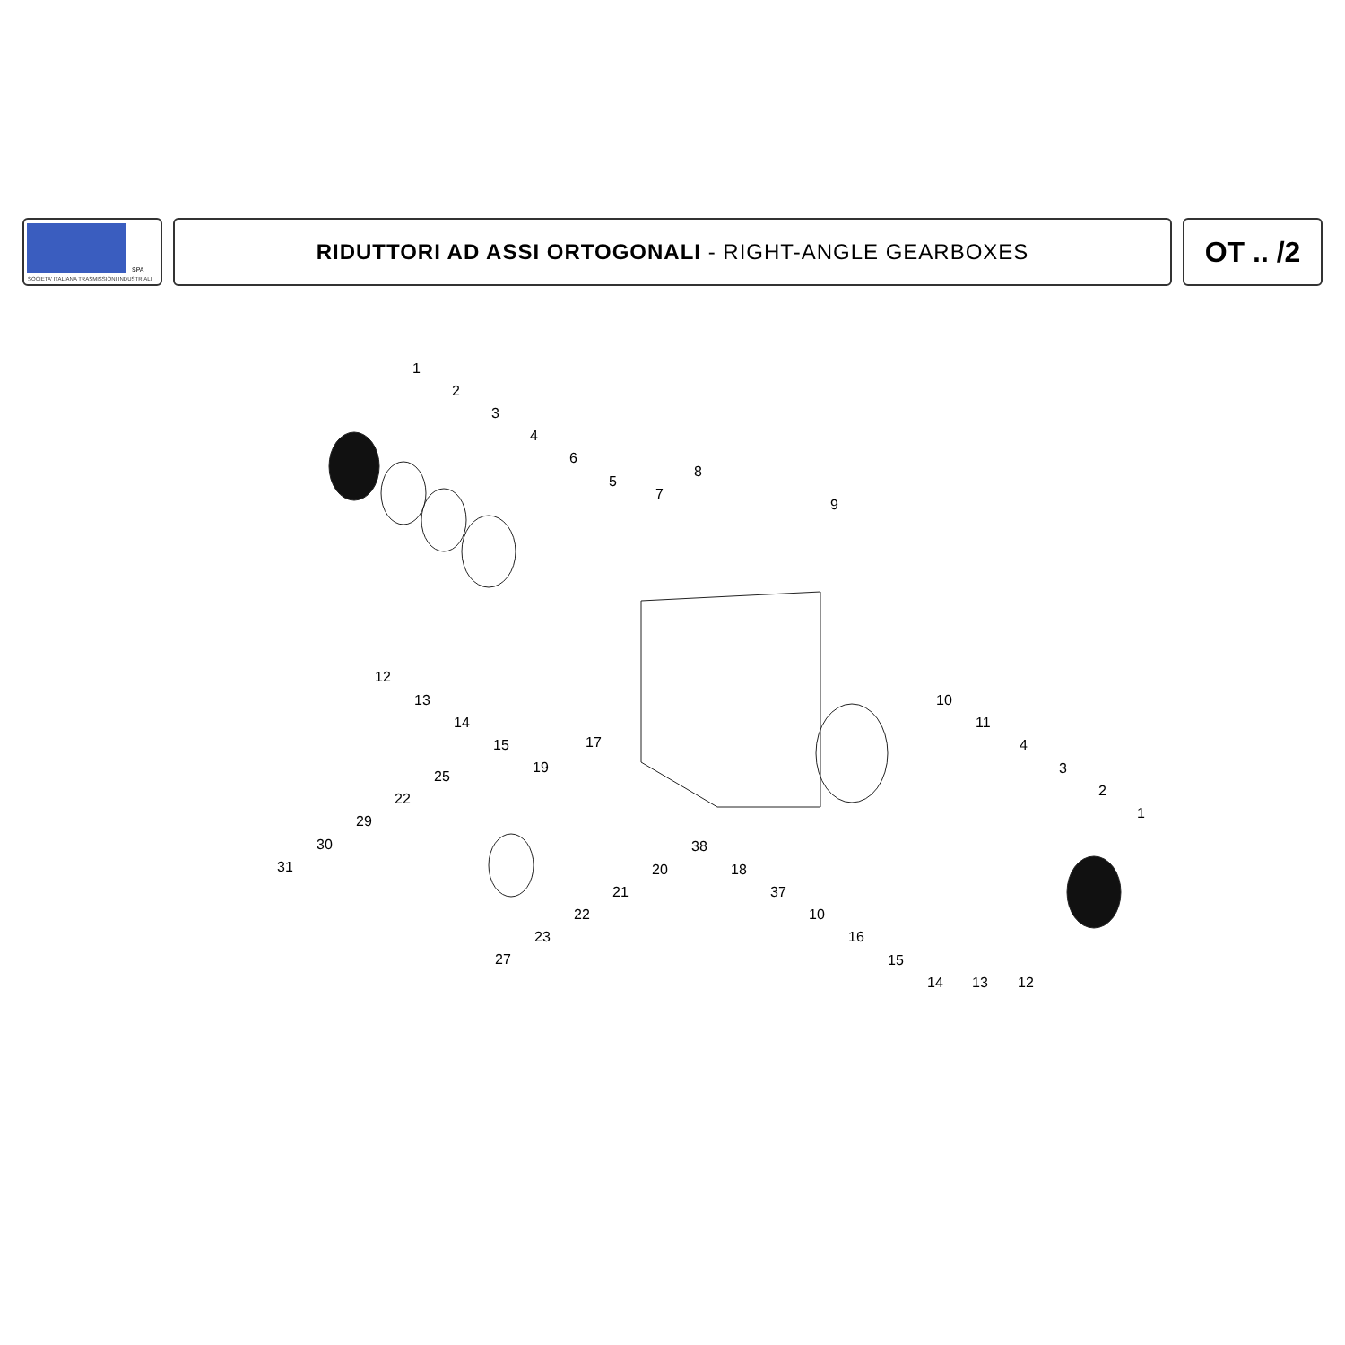SPA
SOCIETA' ITALIANA TRASMISSIONI INDUSTRIALI
RIDUTTORI AD ASSI ORTOGONALI - RIGHT-ANGLE GEARBOXES
OT .. /2
1
2
3
4
6
5
7
8
9
12
13
14
15 17
19
10
11
4
3
2
1
25
22
29
30
31
38
20
21
22
23
27
18
37
10
16
15
14 13 12